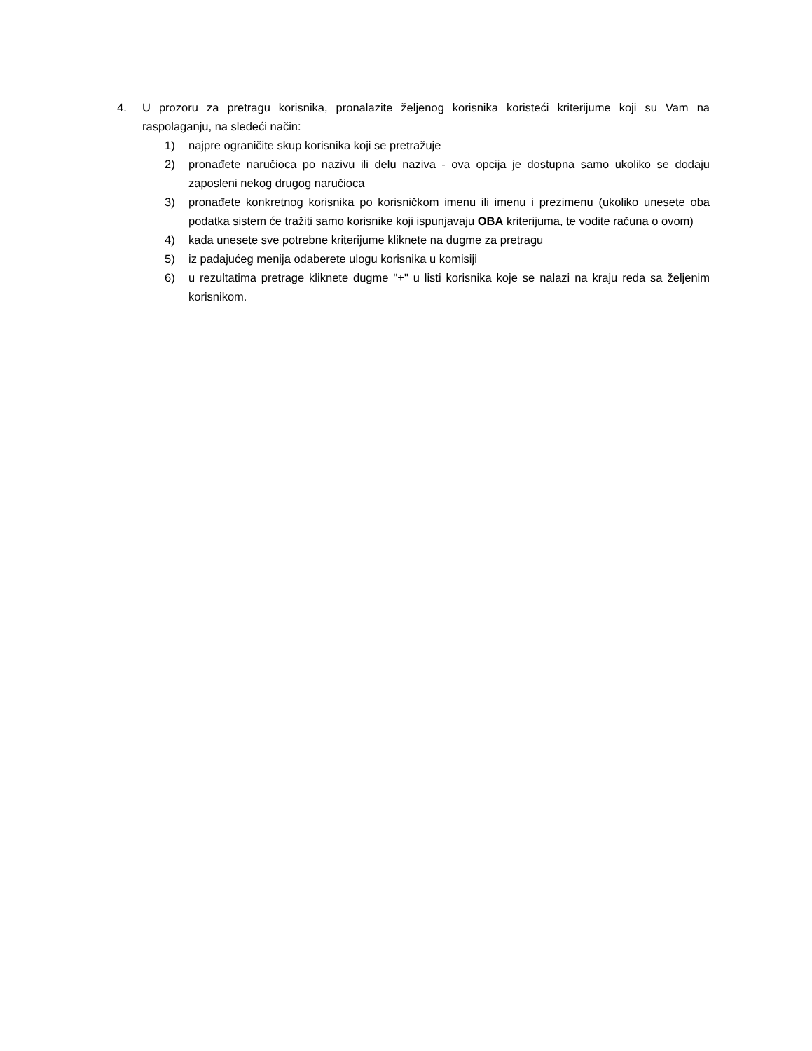4. U prozoru za pretragu korisnika, pronalazite željenog korisnika koristeći kriterijume koji su Vam na raspolaganju, na sledeći način:
1) najpre ograničite skup korisnika koji se pretražuje
2) pronađete naručioca po nazivu ili delu naziva - ova opcija je dostupna samo ukoliko se dodaju zaposleni nekog drugog naručioca
3) pronađete konkretnog korisnika po korisničkom imenu ili imenu i prezimenu (ukoliko unesete oba podatka sistem će tražiti samo korisnike koji ispunjavaju OBA kriterijuma, te vodite računa o ovom)
4) kada unesete sve potrebne kriterijume kliknete na dugme za pretragu
5) iz padajućeg menija odaberete ulogu korisnika u komisiji
6) u rezultatima pretrage kliknete dugme "+" u listi korisnika koje se nalazi na kraju reda sa željenim korisnikom.